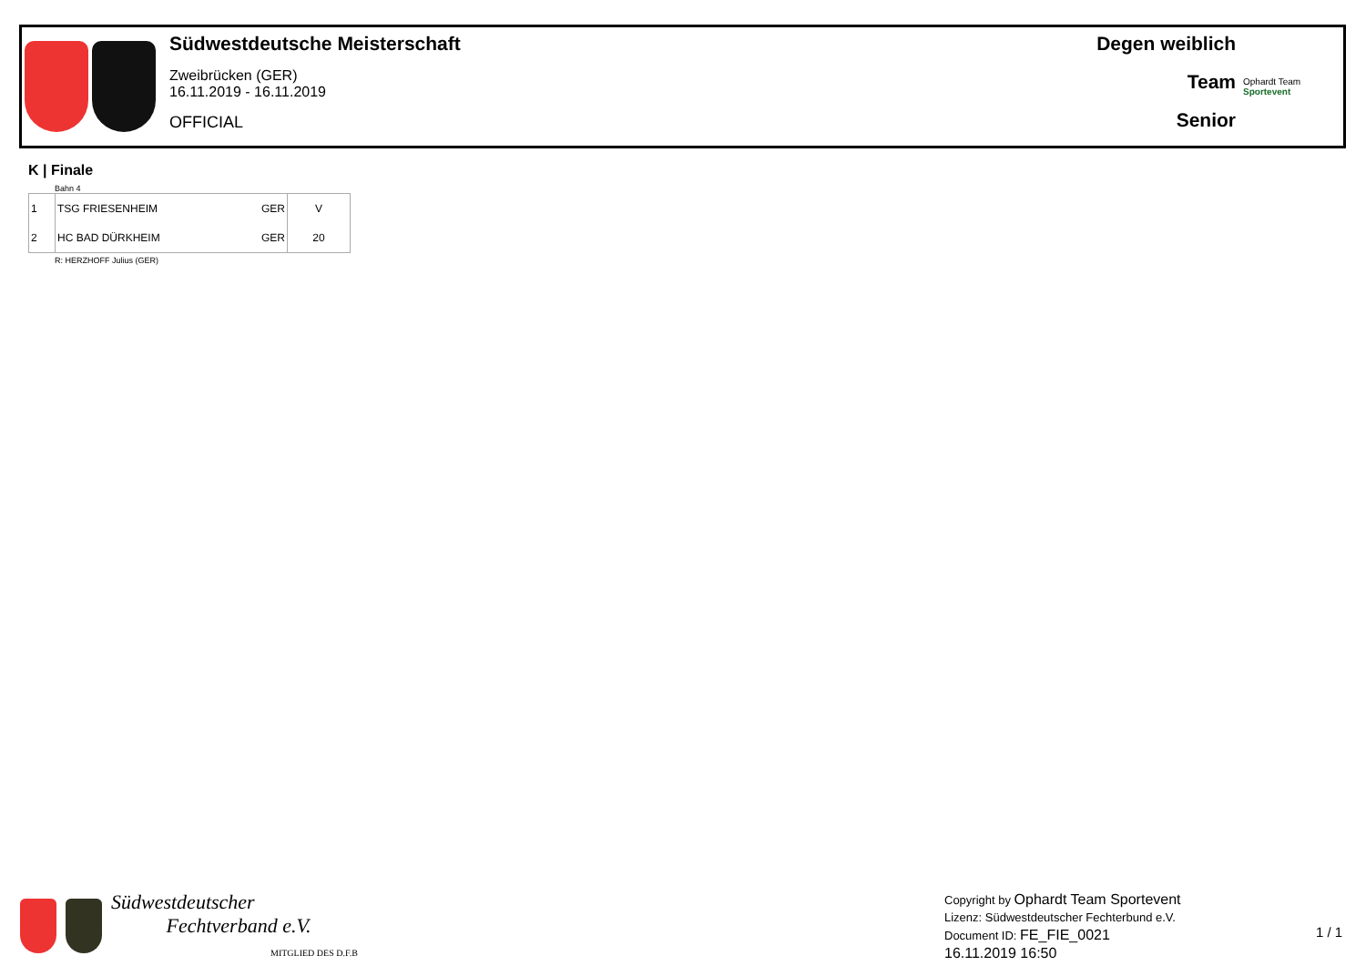Südwestdeutsche Meisterschaft
Zweibrücken (GER)
16.11.2019 - 16.11.2019
OFFICIAL
Degen weiblich
Team
Senior
Ophardt Team
Sportevent
K | Finale
Bahn 4
| 1 | TSG FRIESENHEIM | GER | V |
| 2 | HC BAD DÜRKHEIM | GER | 20 |
R: HERZHOFF Julius (GER)
Südwestdeutscher
Fechtverband e.V.
MITGLIED DES D.F.B
Copyright by Ophardt Team Sportevent
Lizenz: Südwestdeutscher Fechterbund e.V.
Document ID: FE_FIE_0021
16.11.2019 16:50
1 / 1